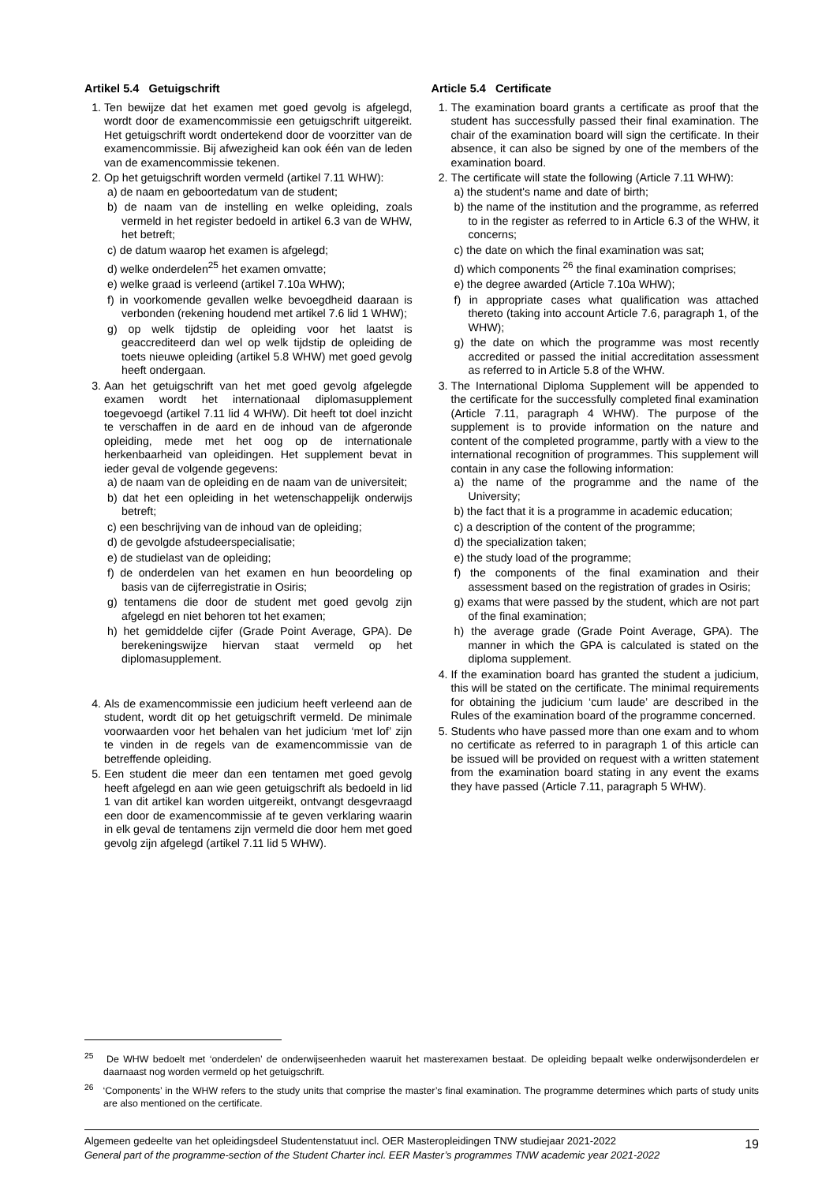Artikel 5.4 Getuigschrift
1. Ten bewijze dat het examen met goed gevolg is afgelegd, wordt door de examencommissie een getuigschrift uitgereikt. Het getuigschrift wordt ondertekend door de voorzitter van de examencommissie. Bij afwezigheid kan ook één van de leden van de examencommissie tekenen.
2. Op het getuigschrift worden vermeld (artikel 7.11 WHW):
a) de naam en geboortedatum van de student;
b) de naam van de instelling en welke opleiding, zoals vermeld in het register bedoeld in artikel 6.3 van de WHW, het betreft;
c) de datum waarop het examen is afgelegd;
d) welke onderdelen<sup>25</sup> het examen omvatte;
e) welke graad is verleend (artikel 7.10a WHW);
f) in voorkomende gevallen welke bevoegdheid daaraan is verbonden (rekening houdend met artikel 7.6 lid 1 WHW);
g) op welk tijdstip de opleiding voor het laatst is geaccrediteerd dan wel op welk tijdstip de opleiding de toets nieuwe opleiding (artikel 5.8 WHW) met goed gevolg heeft ondergaan.
3. Aan het getuigschrift van het met goed gevolg afgelegde examen wordt het internationaal diplomasupplement toegevoegd (artikel 7.11 lid 4 WHW). Dit heeft tot doel inzicht te verschaffen in de aard en de inhoud van de afgeronde opleiding, mede met het oog op de internationale herkenbaarheid van opleidingen. Het supplement bevat in ieder geval de volgende gegevens:
a) de naam van de opleiding en de naam van de universiteit;
b) dat het een opleiding in het wetenschappelijk onderwijs betreft;
c) een beschrijving van de inhoud van de opleiding;
d) de gevolgde afstudeerspecialisatie;
e) de studielast van de opleiding;
f) de onderdelen van het examen en hun beoordeling op basis van de cijferregistratie in Osiris;
g) tentamens die door de student met goed gevolg zijn afgelegd en niet behoren tot het examen;
h) het gemiddelde cijfer (Grade Point Average, GPA). De berekeningswijze hiervan staat vermeld op het diplomasupplement.
4. Als de examencommissie een judicium heeft verleend aan de student, wordt dit op het getuigschrift vermeld. De minimale voorwaarden voor het behalen van het judicium ‘met lof’ zijn te vinden in de regels van de examencommissie van de betreffende opleiding.
5. Een student die meer dan een tentamen met goed gevolg heeft afgelegd en aan wie geen getuigschrift als bedoeld in lid 1 van dit artikel kan worden uitgereikt, ontvangt desgevraagd een door de examencommissie af te geven verklaring waarin in elk geval de tentamens zijn vermeld die door hem met goed gevolg zijn afgelegd (artikel 7.11 lid 5 WHW).
Article 5.4 Certificate
1. The examination board grants a certificate as proof that the student has successfully passed their final examination. The chair of the examination board will sign the certificate. In their absence, it can also be signed by one of the members of the examination board.
2. The certificate will state the following (Article 7.11 WHW):
a) the student's name and date of birth;
b) the name of the institution and the programme, as referred to in the register as referred to in Article 6.3 of the WHW, it concerns;
c) the date on which the final examination was sat;
d) which components <sup>26</sup> the final examination comprises;
e) the degree awarded (Article 7.10a WHW);
f) in appropriate cases what qualification was attached thereto (taking into account Article 7.6, paragraph 1, of the WHW);
g) the date on which the programme was most recently accredited or passed the initial accreditation assessment as referred to in Article 5.8 of the WHW.
3. The International Diploma Supplement will be appended to the certificate for the successfully completed final examination (Article 7.11, paragraph 4 WHW). The purpose of the supplement is to provide information on the nature and content of the completed programme, partly with a view to the international recognition of programmes. This supplement will contain in any case the following information:
a) the name of the programme and the name of the University;
b) the fact that it is a programme in academic education;
c) a description of the content of the programme;
d) the specialization taken;
e) the study load of the programme;
f) the components of the final examination and their assessment based on the registration of grades in Osiris;
g) exams that were passed by the student, which are not part of the final examination;
h) the average grade (Grade Point Average, GPA). The manner in which the GPA is calculated is stated on the diploma supplement.
4. If the examination board has granted the student a judicium, this will be stated on the certificate. The minimal requirements for obtaining the judicium ‘cum laude’ are described in the Rules of the examination board of the programme concerned.
5. Students who have passed more than one exam and to whom no certificate as referred to in paragraph 1 of this article can be issued will be provided on request with a written statement from the examination board stating in any event the exams they have passed (Article 7.11, paragraph 5 WHW).
<sup>25</sup> De WHW bedoelt met ‘onderdelen’ de onderwijseenheden waaruit het masterexamen bestaat. De opleiding bepaalt welke onderwijsonderdelen er daarnaast nog worden vermeld op het getuigschrift.
<sup>26</sup> ‘Components’ in the WHW refers to the study units that comprise the master’s final examination. The programme determines which parts of study units are also mentioned on the certificate.
Algemeen gedeelte van het opleidingsdeel Studentenstatuut incl. OER Masteropleidingen TNW studiejaar 2021-2022
General part of the programme-section of the Student Charter incl. EER Master’s programmes TNW academic year 2021-2022
19